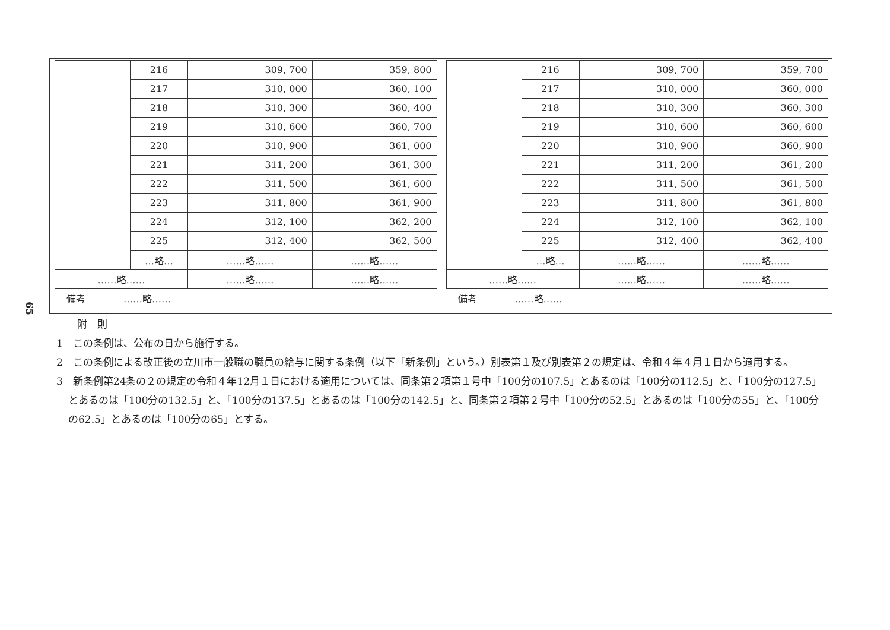65
| | 216 | 309, 700 | 359, 800 |
| | 217 | 310, 000 | 360, 100 |
| | 218 | 310, 300 | 360, 400 |
| | 219 | 310, 600 | 360, 700 |
| | 220 | 310, 900 | 361, 000 |
| | 221 | 311, 200 | 361, 300 |
| | 222 | 311, 500 | 361, 600 |
| | 223 | 311, 800 | 361, 900 |
| | 224 | 312, 100 | 362, 200 |
| | 225 | 312, 400 | 362, 500 |
| | …略… | ……略…… | ……略…… |
| ……略…… | | ……略…… | ……略…… |
備考　　　　……略……
| | 216 | 309, 700 | 359, 700 |
| | 217 | 310, 000 | 360, 000 |
| | 218 | 310, 300 | 360, 300 |
| | 219 | 310, 600 | 360, 600 |
| | 220 | 310, 900 | 360, 900 |
| | 221 | 311, 200 | 361, 200 |
| | 222 | 311, 500 | 361, 500 |
| | 223 | 311, 800 | 361, 800 |
| | 224 | 312, 100 | 362, 100 |
| | 225 | 312, 400 | 362, 400 |
| | …略… | ……略…… | ……略…… |
| ……略…… | | ……略…… | ……略…… |
備考　　　　……略……
附　則
1　この条例は、公布の日から施行する。
2　この条例による改正後の立川市一般職の職員の給与に関する条例（以下「新条例」という。）別表第１及び別表第２の規定は、令和４年４月１日から適用する。
3　新条例第24条の２の規定の令和４年12月１日における適用については、同条第２項第１号中「100分の107.5」とあるのは「100分の112.5」と、「100分の127.5」とあるのは「100分の132.5」と、「100分の137.5」とあるのは「100分の142.5」と、同条第２項第２号中「100分の52.5」とあるのは「100分の55」と、「100分の62.5」とあるのは「100分の65」とする。